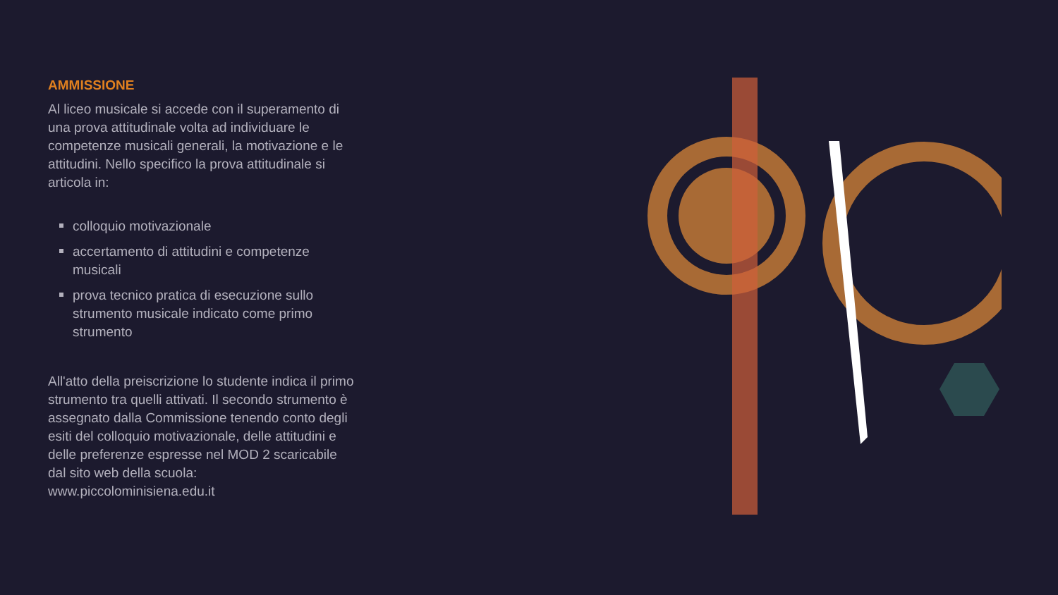AMMISSIONE
Al liceo musicale si accede con il superamento di una prova attitudinale volta ad individuare le competenze musicali generali, la motivazione e le attitudini. Nello specifico la prova attitudinale si articola in:
colloquio motivazionale
accertamento di attitudini e competenze musicali
prova tecnico pratica di esecuzione sullo strumento musicale indicato come primo strumento
All'atto della preiscrizione lo studente indica il primo strumento tra quelli attivati. Il secondo strumento è assegnato dalla Commissione tenendo conto degli esiti del colloquio motivazionale, delle attitudini e delle preferenze espresse nel MOD 2 scaricabile dal sito web della scuola: www.piccolominisiena.edu.it